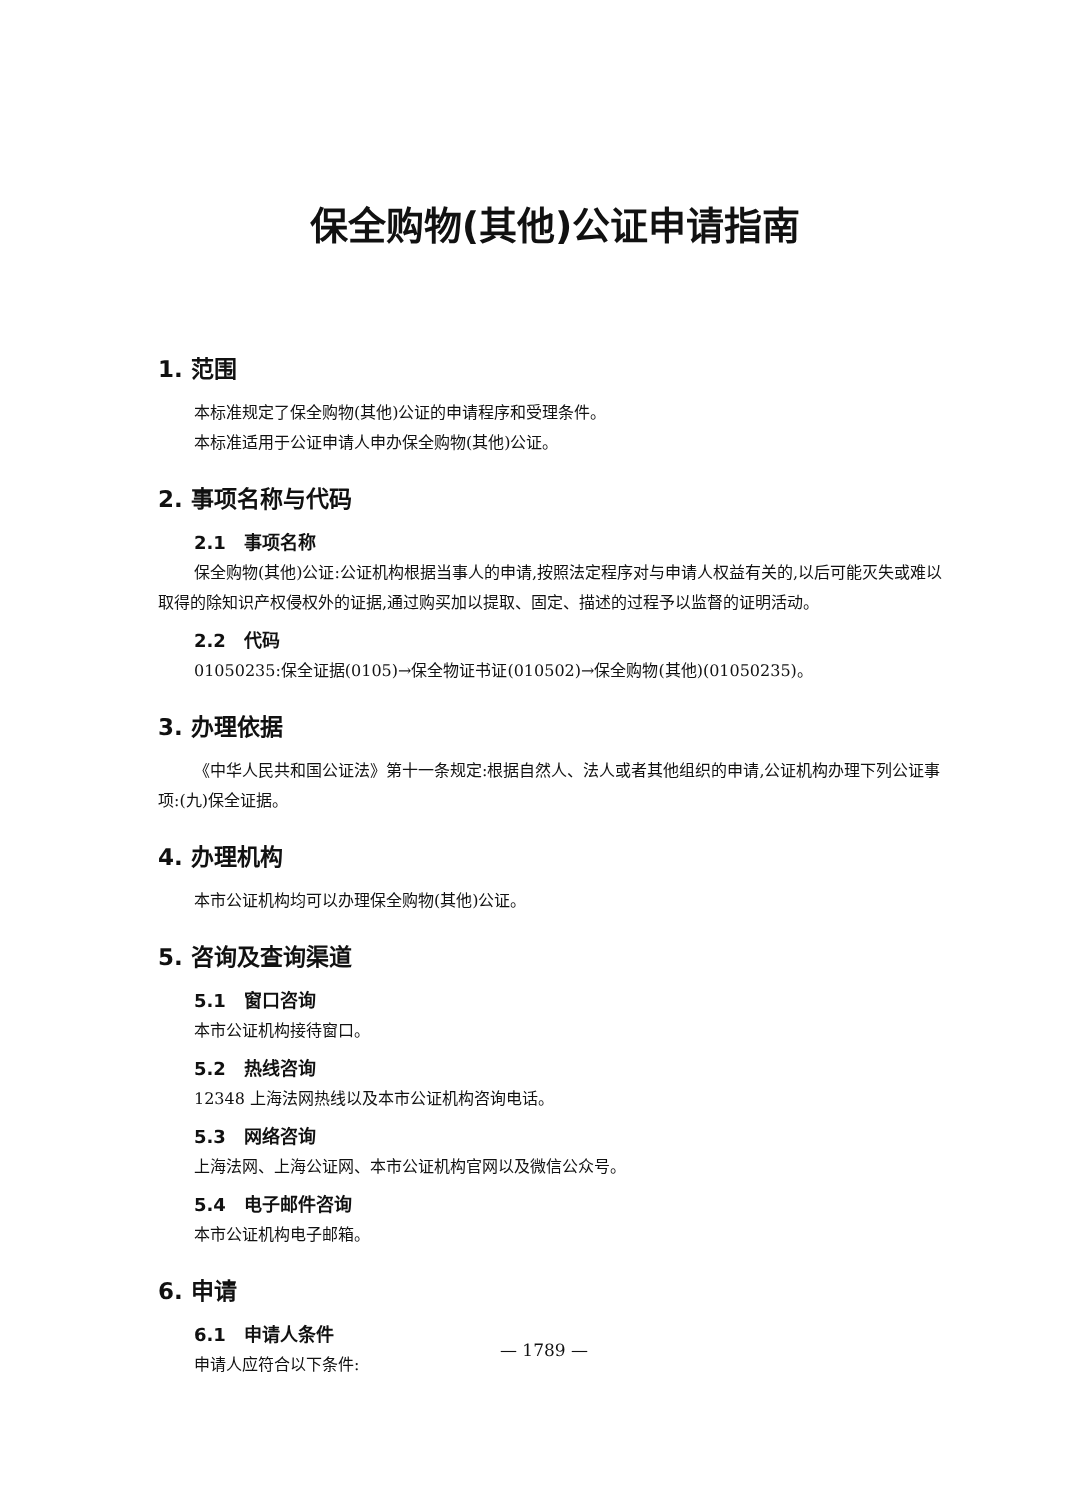保全购物(其他)公证申请指南
1. 范围
本标准规定了保全购物(其他)公证的申请程序和受理条件。
本标准适用于公证申请人申办保全购物(其他)公证。
2. 事项名称与代码
2.1　事项名称
保全购物(其他)公证:公证机构根据当事人的申请,按照法定程序对与申请人权益有关的,以后可能灭失或难以取得的除知识产权侵权外的证据,通过购买加以提取、固定、描述的过程予以监督的证明活动。
2.2　代码
01050235:保全证据(0105)→保全物证书证(010502)→保全购物(其他)(01050235)。
3. 办理依据
《中华人民共和国公证法》第十一条规定:根据自然人、法人或者其他组织的申请,公证机构办理下列公证事项:(九)保全证据。
4. 办理机构
本市公证机构均可以办理保全购物(其他)公证。
5. 咨询及查询渠道
5.1　窗口咨询
本市公证机构接待窗口。
5.2　热线咨询
12348 上海法网热线以及本市公证机构咨询电话。
5.3　网络咨询
上海法网、上海公证网、本市公证机构官网以及微信公众号。
5.4　电子邮件咨询
本市公证机构电子邮箱。
6. 申请
6.1　申请人条件
申请人应符合以下条件:
— 1789 —